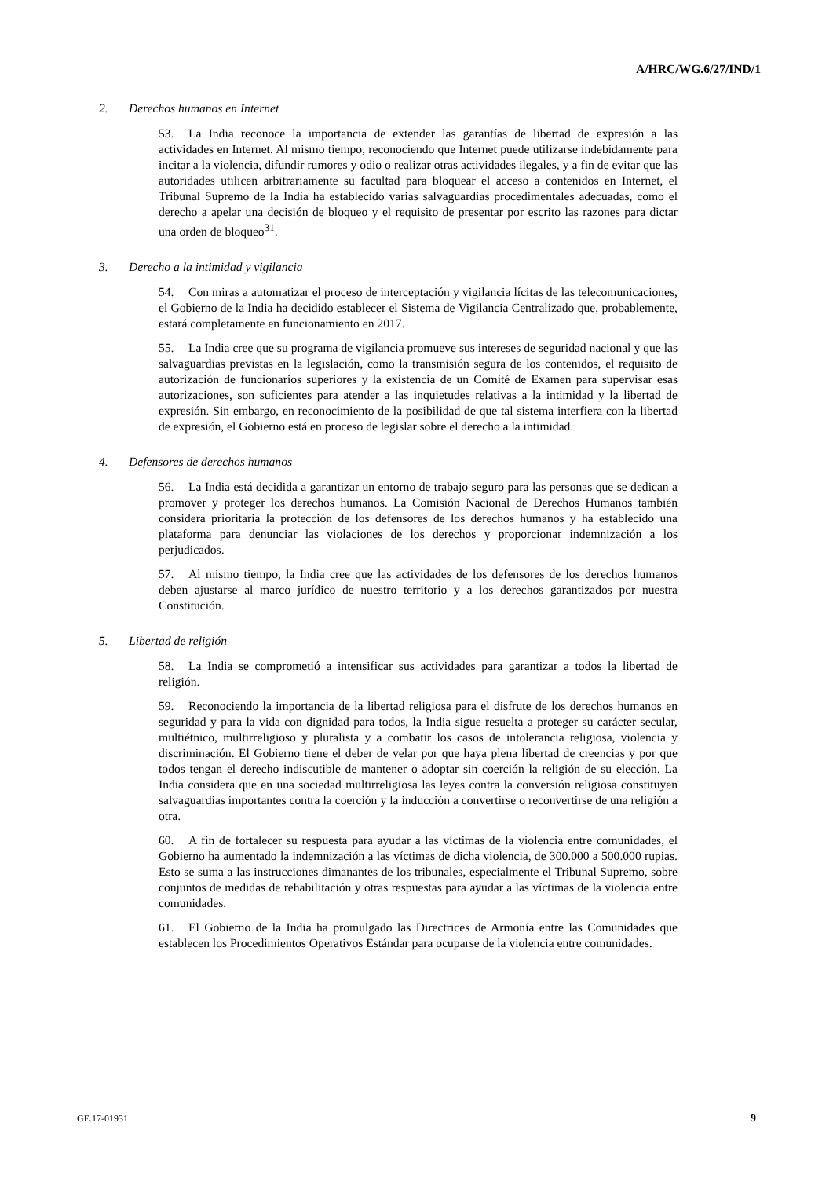A/HRC/WG.6/27/IND/1
2. Derechos humanos en Internet
53. La India reconoce la importancia de extender las garantías de libertad de expresión a las actividades en Internet. Al mismo tiempo, reconociendo que Internet puede utilizarse indebidamente para incitar a la violencia, difundir rumores y odio o realizar otras actividades ilegales, y a fin de evitar que las autoridades utilicen arbitrariamente su facultad para bloquear el acceso a contenidos en Internet, el Tribunal Supremo de la India ha establecido varias salvaguardias procedimentales adecuadas, como el derecho a apelar una decisión de bloqueo y el requisito de presentar por escrito las razones para dictar una orden de bloqueo<sup>31</sup>.
3. Derecho a la intimidad y vigilancia
54. Con miras a automatizar el proceso de interceptación y vigilancia lícitas de las telecomunicaciones, el Gobierno de la India ha decidido establecer el Sistema de Vigilancia Centralizado que, probablemente, estará completamente en funcionamiento en 2017.
55. La India cree que su programa de vigilancia promueve sus intereses de seguridad nacional y que las salvaguardias previstas en la legislación, como la transmisión segura de los contenidos, el requisito de autorización de funcionarios superiores y la existencia de un Comité de Examen para supervisar esas autorizaciones, son suficientes para atender a las inquietudes relativas a la intimidad y la libertad de expresión. Sin embargo, en reconocimiento de la posibilidad de que tal sistema interfiera con la libertad de expresión, el Gobierno está en proceso de legislar sobre el derecho a la intimidad.
4. Defensores de derechos humanos
56. La India está decidida a garantizar un entorno de trabajo seguro para las personas que se dedican a promover y proteger los derechos humanos. La Comisión Nacional de Derechos Humanos también considera prioritaria la protección de los defensores de los derechos humanos y ha establecido una plataforma para denunciar las violaciones de los derechos y proporcionar indemnización a los perjudicados.
57. Al mismo tiempo, la India cree que las actividades de los defensores de los derechos humanos deben ajustarse al marco jurídico de nuestro territorio y a los derechos garantizados por nuestra Constitución.
5. Libertad de religión
58. La India se comprometió a intensificar sus actividades para garantizar a todos la libertad de religión.
59. Reconociendo la importancia de la libertad religiosa para el disfrute de los derechos humanos en seguridad y para la vida con dignidad para todos, la India sigue resuelta a proteger su carácter secular, multiétnico, multirreligioso y pluralista y a combatir los casos de intolerancia religiosa, violencia y discriminación. El Gobierno tiene el deber de velar por que haya plena libertad de creencias y por que todos tengan el derecho indiscutible de mantener o adoptar sin coerción la religión de su elección. La India considera que en una sociedad multirreligiosa las leyes contra la conversión religiosa constituyen salvaguardias importantes contra la coerción y la inducción a convertirse o reconvertirse de una religión a otra.
60. A fin de fortalecer su respuesta para ayudar a las víctimas de la violencia entre comunidades, el Gobierno ha aumentado la indemnización a las víctimas de dicha violencia, de 300.000 a 500.000 rupias. Esto se suma a las instrucciones dimanantes de los tribunales, especialmente el Tribunal Supremo, sobre conjuntos de medidas de rehabilitación y otras respuestas para ayudar a las víctimas de la violencia entre comunidades.
61. El Gobierno de la India ha promulgado las Directrices de Armonía entre las Comunidades que establecen los Procedimientos Operativos Estándar para ocuparse de la violencia entre comunidades.
GE.17-01931 9